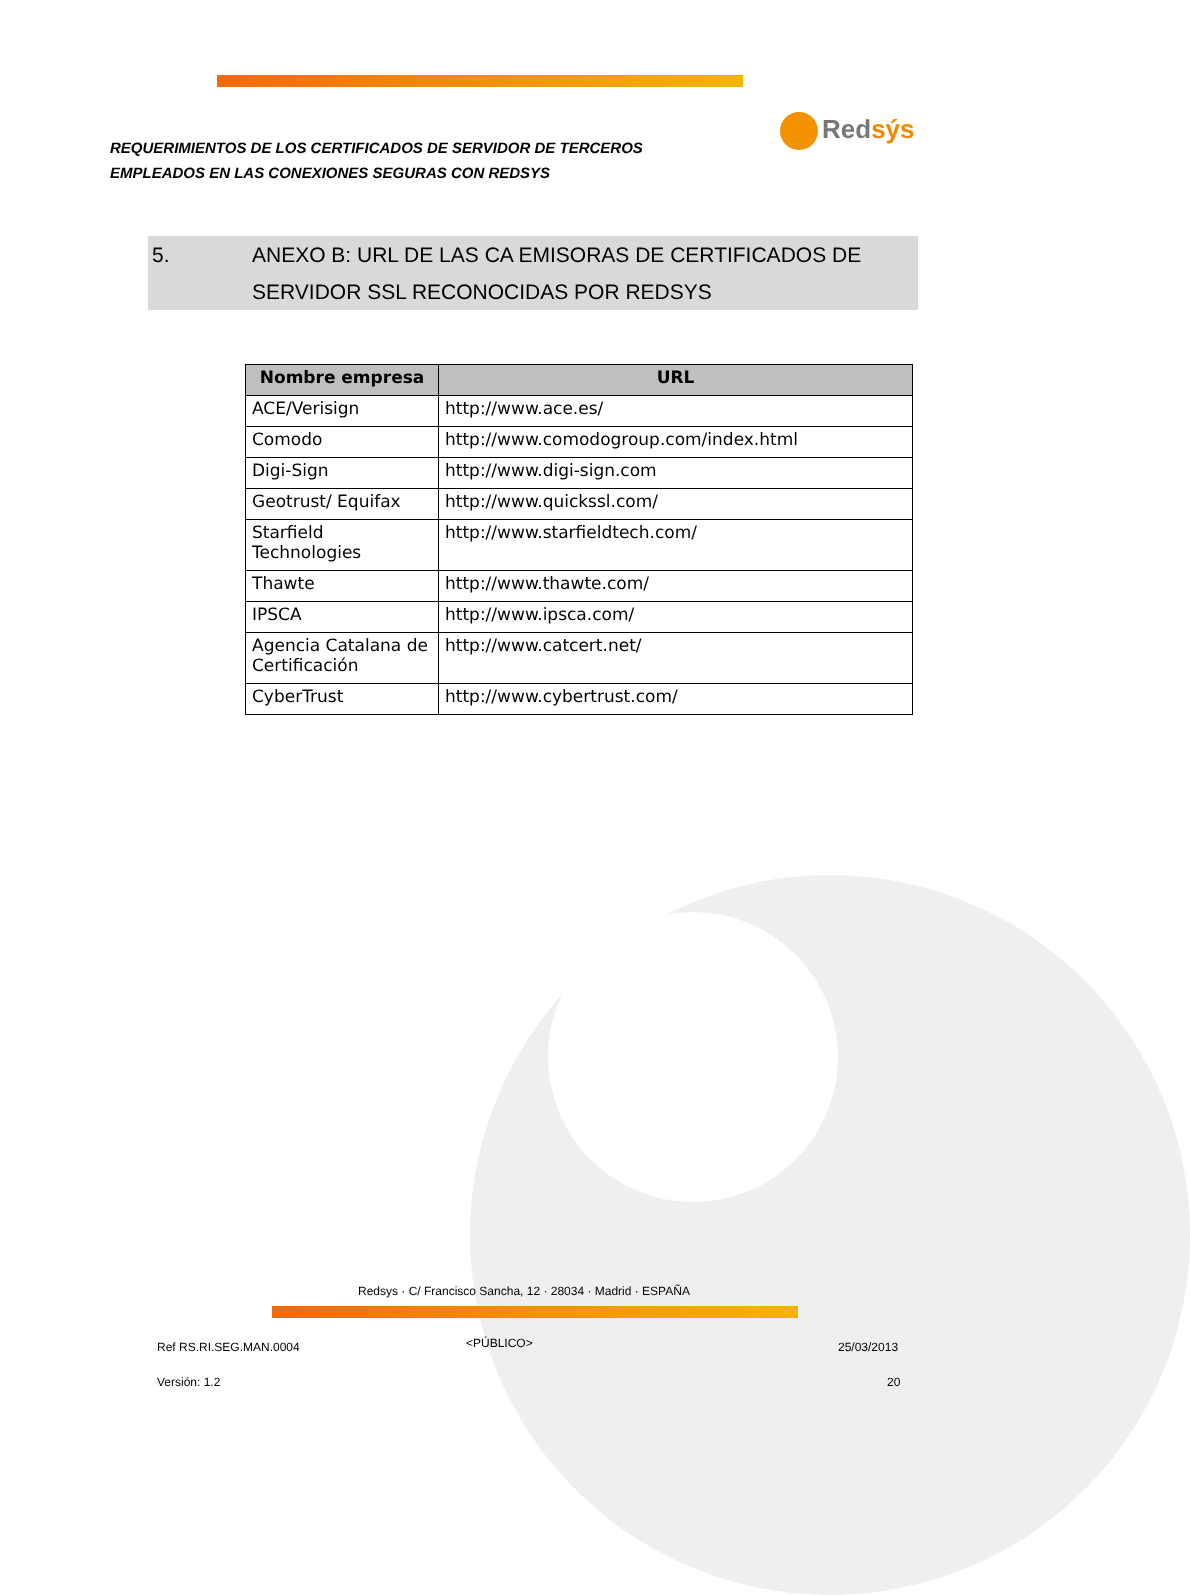REQUERIMIENTOS DE LOS CERTIFICADOS DE SERVIDOR DE TERCEROS
EMPLEADOS EN LAS CONEXIONES SEGURAS CON REDSYS
Redsýs
5. ANEXO B: URL DE LAS CA EMISORAS DE CERTIFICADOS DE SERVIDOR SSL RECONOCIDAS POR REDSYS
| Nombre empresa | URL |
| --- | --- |
| ACE/Verisign | http://www.ace.es/ |
| Comodo | http://www.comodogroup.com/index.html |
| Digi-Sign | http://www.digi-sign.com |
| Geotrust/ Equifax | http://www.quickssl.com/ |
| Starfield Technologies | http://www.starfieldtech.com/ |
| Thawte | http://www.thawte.com/ |
| IPSCA | http://www.ipsca.com/ |
| Agencia Catalana de Certificación | http://www.catcert.net/ |
| CyberTrust | http://www.cybertrust.com/ |
Redsys · C/ Francisco Sancha, 12 · 28034 · Madrid · ESPAÑA
Ref RS.RI.SEG.MAN.0004 <PÚBLICO> 25/03/2013
Versión: 1.2 20